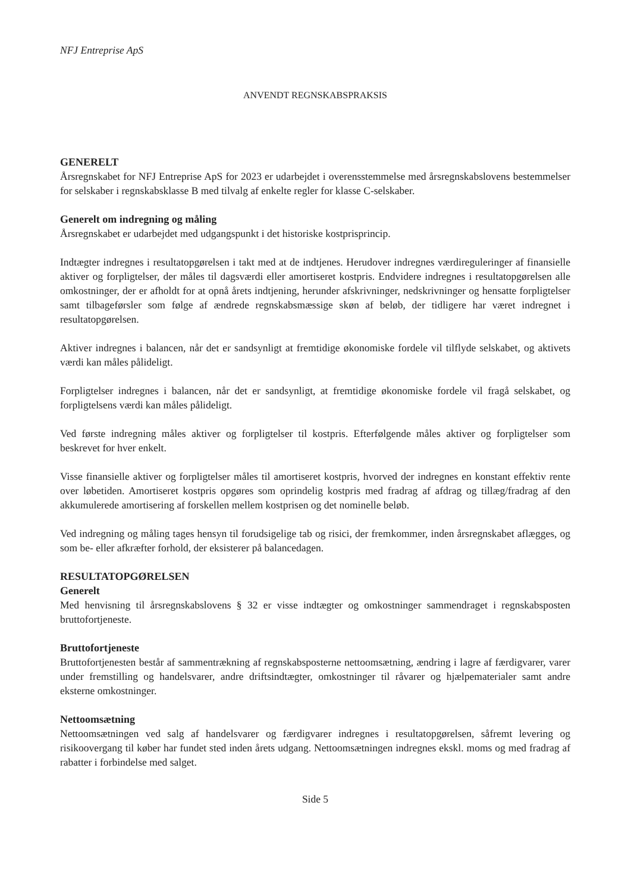NFJ Entreprise ApS
ANVENDT REGNSKABSPRAKSIS
GENERELT
Årsregnskabet for NFJ Entreprise ApS for 2023 er udarbejdet i overensstemmelse med årsregnskabslovens bestemmelser for selskaber i regnskabsklasse B med tilvalg af enkelte regler for klasse C-selskaber.
Generelt om indregning og måling
Årsregnskabet er udarbejdet med udgangspunkt i det historiske kostprisprincip.
Indtægter indregnes i resultatopgørelsen i takt med at de indtjenes. Herudover indregnes værdireguleringer af finansielle aktiver og forpligtelser, der måles til dagsværdi eller amortiseret kostpris. Endvidere indregnes i resultatopgørelsen alle omkostninger, der er afholdt for at opnå årets indtjening, herunder afskrivninger, nedskrivninger og hensatte forpligtelser samt tilbageførsler som følge af ændrede regnskabsmæssige skøn af beløb, der tidligere har været indregnet i resultatopgørelsen.
Aktiver indregnes i balancen, når det er sandsynligt at fremtidige økonomiske fordele vil tilflyde selskabet, og aktivets værdi kan måles pålideligt.
Forpligtelser indregnes i balancen, når det er sandsynligt, at fremtidige økonomiske fordele vil fragå selskabet, og forpligtelsens værdi kan måles pålideligt.
Ved første indregning måles aktiver og forpligtelser til kostpris. Efterfølgende måles aktiver og forpligtelser som beskrevet for hver enkelt.
Visse finansielle aktiver og forpligtelser måles til amortiseret kostpris, hvorved der indregnes en konstant effektiv rente over løbetiden. Amortiseret kostpris opgøres som oprindelig kostpris med fradrag af afdrag og tillæg/fradrag af den akkumulerede amortisering af forskellen mellem kostprisen og det nominelle beløb.
Ved indregning og måling tages hensyn til forudsigelige tab og risici, der fremkommer, inden årsregnskabet aflægges, og som be- eller afkræfter forhold, der eksisterer på balancedagen.
RESULTATOPGØRELSEN
Generelt
Med henvisning til årsregnskabslovens § 32 er visse indtægter og omkostninger sammendraget i regnskabsposten bruttofortjeneste.
Bruttofortjeneste
Bruttofortjenesten består af sammentrækning af regnskabsposterne nettoomsætning, ændring i lagre af færdigvarer, varer under fremstilling og handelsvarer, andre driftsindtægter, omkostninger til råvarer og hjælpematerialer samt andre eksterne omkostninger.
Nettoomsætning
Nettoomsætningen ved salg af handelsvarer og færdigvarer indregnes i resultatopgørelsen, såfremt levering og risikoovergang til køber har fundet sted inden årets udgang. Nettoomsætningen indregnes ekskl. moms og med fradrag af rabatter i forbindelse med salget.
Side 5